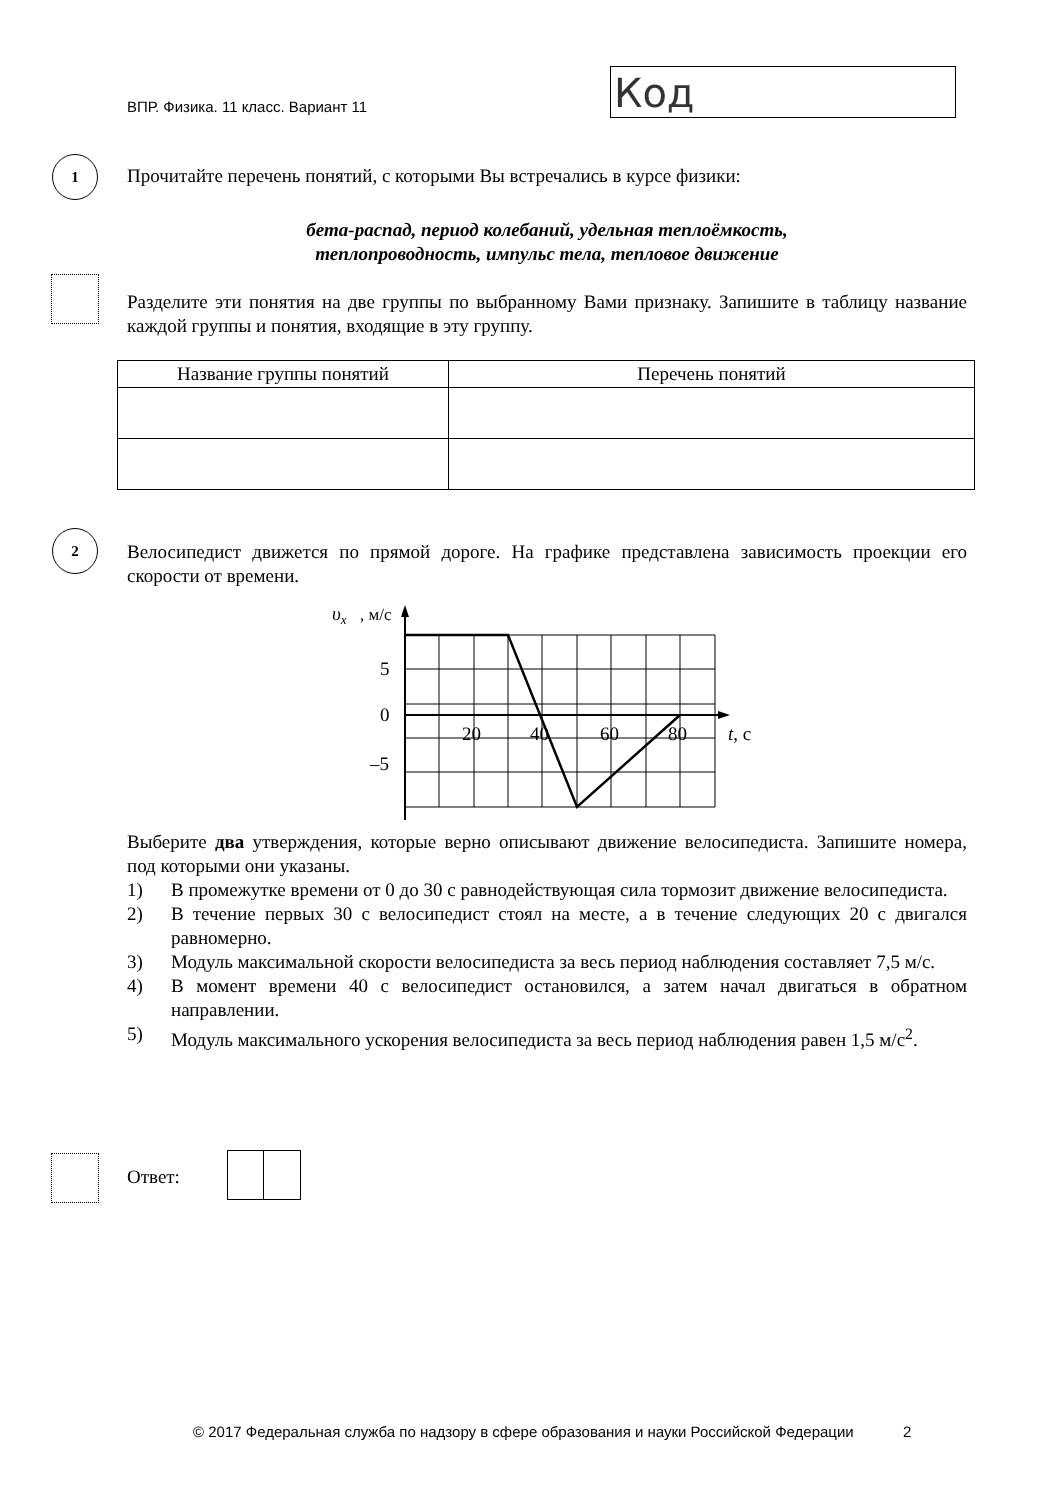ВПР. Физика. 11 класс. Вариант 11
Код
1
Прочитайте перечень понятий, с которыми Вы встречались в курсе физики:
бета-распад, период колебаний, удельная теплоёмкость,
теплопроводность, импульс тела, тепловое движение
Разделите эти понятия на две группы по выбранному Вами признаку. Запишите в таблицу название каждой группы и понятия, входящие в эту группу.
| Название группы понятий | Перечень понятий |
| --- | --- |
2
Велосипедист движется по прямой дороге. На графике представлена зависимость проекции его скорости от времени.
υx
, м/с
5
0
–5
20
40
60
80
t, с
Выберите два утверждения, которые верно описывают движение велосипедиста. Запишите номера, под которыми они указаны.
1) В промежутке времени от 0 до 30 с равнодействующая сила тормозит движение велосипедиста.
2) В течение первых 30 с велосипедист стоял на месте, а в течение следующих 20 с двигался равномерно.
3) Модуль максимальной скорости велосипедиста за весь период наблюдения составляет 7,5 м/с.
4) В момент времени 40 с велосипедист остановился, а затем начал двигаться в обратном направлении.
5) Модуль максимального ускорения велосипедиста за весь период наблюдения равен 1,5 м/с<sup>2</sup>.
Ответ:
© 2017 Федеральная служба по надзору в сфере образования и науки Российской Федерации 2